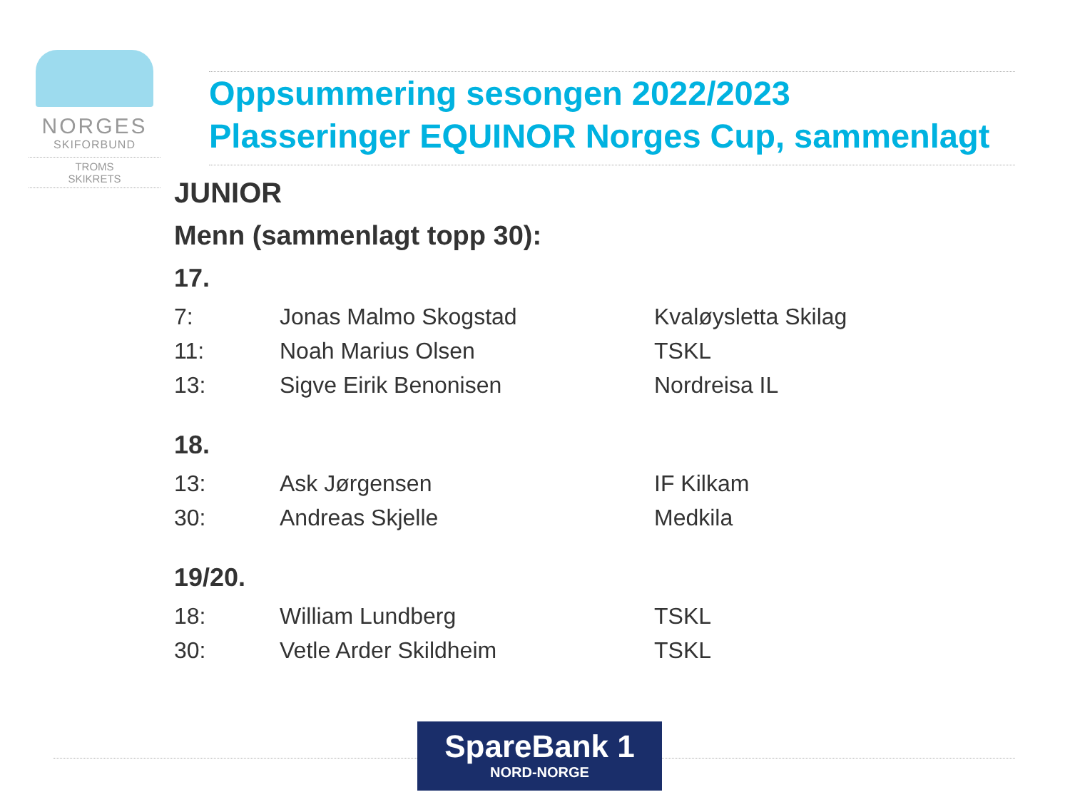NORGES
SKIFORBUND
TROMS
SKIKRETS
Oppsummering sesongen 2022/2023
Plasseringer EQUINOR Norges Cup, sammenlagt
JUNIOR
Menn (sammenlagt topp 30):
17.
| 7: | Jonas Malmo Skogstad | Kvaløysletta Skilag |
| 11: | Noah Marius Olsen | TSKL |
| 13: | Sigve Eirik Benonisen | Nordreisa IL |
18.
| 13: | Ask Jørgensen | IF Kilkam |
| 30: | Andreas Skjelle | Medkila |
19/20.
| 18: | William Lundberg | TSKL |
| 30: | Vetle Arder Skildheim | TSKL |
SpareBank 1
NORD-NORGE